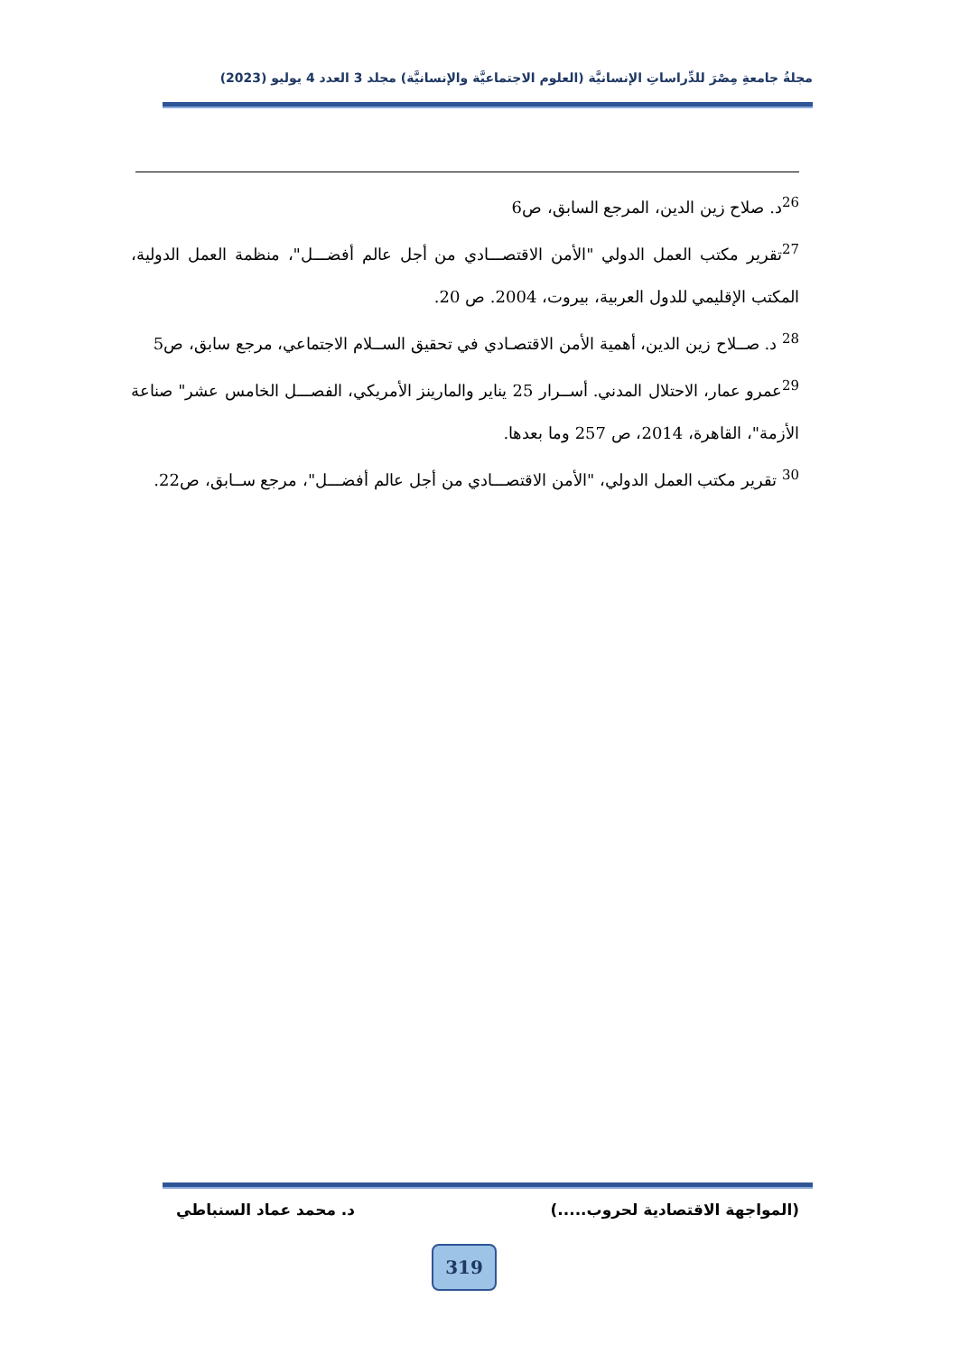مجلةُ جامعةِ مِصْرَ للدِّراساتِ الإنسانيَّة (العلوم الاجتماعيَّة والإنسانيَّة) مجلد 3 العدد 4 يوليو (2023)
<sup>26</sup> د. صلاح زين الدين، المرجع السابق، ص6
<sup>27</sup> تقرير مكتب العمل الدولي "الأمن الاقتصـــادي من أجل عالم أفضـــل"، منظمة العمل الدولية، المكتب الإقليمي للدول العربية، بيروت، 2004. ص 20.
<sup>28</sup> د. صــلاح زين الدين، أهمية الأمن الاقتصـادي في تحقيق الســلام الاجتماعي، مرجع سابق، ص5
<sup>29</sup> عمرو عمار، الاحتلال المدني. أســرار 25 يناير والمارينز الأمريكي، الفصـــل الخامس عشر" صناعة الأزمة"، القاهرة، 2014، ص 257 وما بعدها.
<sup>30</sup> تقرير مكتب العمل الدولي، "الأمن الاقتصـــادي من أجل عالم أفضـــل"، مرجع ســابق، ص22.
(المواجهة الاقتصادية لحروب.....) د. محمد عماد السنباطي
319